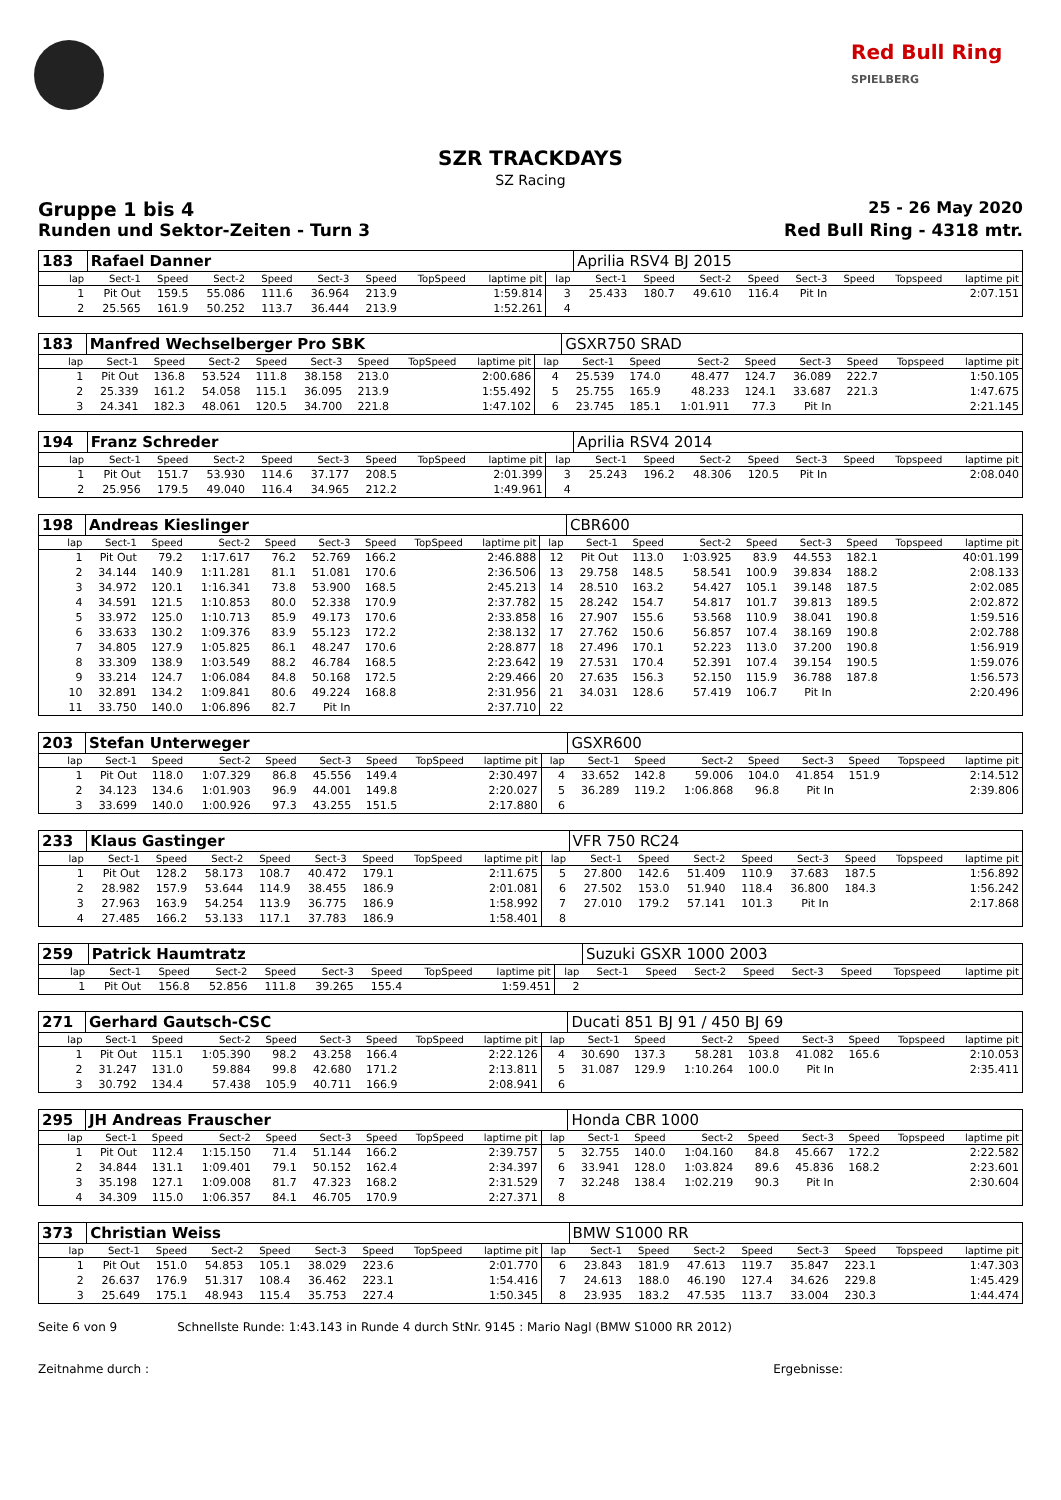Red Bull Ring
SPIELBERG
SZR TRACKDAYS
SZ Racing
Gruppe 1 bis 4 25 - 26 May 2020
Runden und Sektor-Zeiten - Turn 3 Red Bull Ring - 4318 mtr.
| 183 | Rafael Danner | | | | | | | | | Aprilia RSV4 BJ 2015 | | | | | | | |
| lap | Sect-1 | Speed | Sect-2 | Speed | Sect-3 | Speed | TopSpeed | laptime pit | lap | Sect-1 | Speed | Sect-2 | Speed | Sect-3 | Speed | Topspeed | laptime pit |
| 1 | Pit Out | 159.5 | 55.086 | 111.6 | 36.964 | 213.9 | | 1:59.814 | 3 | 25.433 | 180.7 | 49.610 | 116.4 | Pit In | | | 2:07.151 |
| 2 | 25.565 | 161.9 | 50.252 | 113.7 | 36.444 | 213.9 | | 1:52.261 | 4 | | | | | | | | |
| 183 | Manfred Wechselberger Pro SBK | | | | | | | | | GSXR750 SRAD | | | | | | | |
| lap | Sect-1 | Speed | Sect-2 | Speed | Sect-3 | Speed | TopSpeed | laptime pit | lap | Sect-1 | Speed | Sect-2 | Speed | Sect-3 | Speed | Topspeed | laptime pit |
| 1 | Pit Out | 136.8 | 53.524 | 111.8 | 38.158 | 213.0 | | 2:00.686 | 4 | 25.539 | 174.0 | 48.477 | 124.7 | 36.089 | 222.7 | | 1:50.105 |
| 2 | 25.339 | 161.2 | 54.058 | 115.1 | 36.095 | 213.9 | | 1:55.492 | 5 | 25.755 | 165.9 | 48.233 | 124.1 | 33.687 | 221.3 | | 1:47.675 |
| 3 | 24.341 | 182.3 | 48.061 | 120.5 | 34.700 | 221.8 | | 1:47.102 | 6 | 23.745 | 185.1 | 1:01.911 | 77.3 | Pit In | | | 2:21.145 |
| 194 | Franz Schreder | | | | | | | | | Aprilia RSV4 2014 | | | | | | | |
| lap | Sect-1 | Speed | Sect-2 | Speed | Sect-3 | Speed | TopSpeed | laptime pit | lap | Sect-1 | Speed | Sect-2 | Speed | Sect-3 | Speed | Topspeed | laptime pit |
| 1 | Pit Out | 151.7 | 53.930 | 114.6 | 37.177 | 208.5 | | 2:01.399 | 3 | 25.243 | 196.2 | 48.306 | 120.5 | Pit In | | | 2:08.040 |
| 2 | 25.956 | 179.5 | 49.040 | 116.4 | 34.965 | 212.2 | | 1:49.961 | 4 | | | | | | | | |
| 198 | Andreas Kieslinger | | | | | | | | | CBR600 | | | | | | | |
| lap | Sect-1 | Speed | Sect-2 | Speed | Sect-3 | Speed | TopSpeed | laptime pit | lap | Sect-1 | Speed | Sect-2 | Speed | Sect-3 | Speed | Topspeed | laptime pit |
| 1 | Pit Out | 79.2 | 1:17.617 | 76.2 | 52.769 | 166.2 | | 2:46.888 | 12 | Pit Out | 113.0 | 1:03.925 | 83.9 | 44.553 | 182.1 | | 40:01.199 |
| 2 | 34.144 | 140.9 | 1:11.281 | 81.1 | 51.081 | 170.6 | | 2:36.506 | 13 | 29.758 | 148.5 | 58.541 | 100.9 | 39.834 | 188.2 | | 2:08.133 |
| 3 | 34.972 | 120.1 | 1:16.341 | 73.8 | 53.900 | 168.5 | | 2:45.213 | 14 | 28.510 | 163.2 | 54.427 | 105.1 | 39.148 | 187.5 | | 2:02.085 |
| 4 | 34.591 | 121.5 | 1:10.853 | 80.0 | 52.338 | 170.9 | | 2:37.782 | 15 | 28.242 | 154.7 | 54.817 | 101.7 | 39.813 | 189.5 | | 2:02.872 |
| 5 | 33.972 | 125.0 | 1:10.713 | 85.9 | 49.173 | 170.6 | | 2:33.858 | 16 | 27.907 | 155.6 | 53.568 | 110.9 | 38.041 | 190.8 | | 1:59.516 |
| 6 | 33.633 | 130.2 | 1:09.376 | 83.9 | 55.123 | 172.2 | | 2:38.132 | 17 | 27.762 | 150.6 | 56.857 | 107.4 | 38.169 | 190.8 | | 2:02.788 |
| 7 | 34.805 | 127.9 | 1:05.825 | 86.1 | 48.247 | 170.6 | | 2:28.877 | 18 | 27.496 | 170.1 | 52.223 | 113.0 | 37.200 | 190.8 | | 1:56.919 |
| 8 | 33.309 | 138.9 | 1:03.549 | 88.2 | 46.784 | 168.5 | | 2:23.642 | 19 | 27.531 | 170.4 | 52.391 | 107.4 | 39.154 | 190.5 | | 1:59.076 |
| 9 | 33.214 | 124.7 | 1:06.084 | 84.8 | 50.168 | 172.5 | | 2:29.466 | 20 | 27.635 | 156.3 | 52.150 | 115.9 | 36.788 | 187.8 | | 1:56.573 |
| 10 | 32.891 | 134.2 | 1:09.841 | 80.6 | 49.224 | 168.8 | | 2:31.956 | 21 | 34.031 | 128.6 | 57.419 | 106.7 | Pit In | | | 2:20.496 |
| 11 | 33.750 | 140.0 | 1:06.896 | 82.7 | Pit In | | | 2:37.710 | 22 | | | | | | | | |
| 203 | Stefan Unterweger | | | | | | | | | GSXR600 | | | | | | | |
| lap | Sect-1 | Speed | Sect-2 | Speed | Sect-3 | Speed | TopSpeed | laptime pit | lap | Sect-1 | Speed | Sect-2 | Speed | Sect-3 | Speed | Topspeed | laptime pit |
| 1 | Pit Out | 118.0 | 1:07.329 | 86.8 | 45.556 | 149.4 | | 2:30.497 | 4 | 33.652 | 142.8 | 59.006 | 104.0 | 41.854 | 151.9 | | 2:14.512 |
| 2 | 34.123 | 134.6 | 1:01.903 | 96.9 | 44.001 | 149.8 | | 2:20.027 | 5 | 36.289 | 119.2 | 1:06.868 | 96.8 | Pit In | | | 2:39.806 |
| 3 | 33.699 | 140.0 | 1:00.926 | 97.3 | 43.255 | 151.5 | | 2:17.880 | 6 | | | | | | | | |
| 233 | Klaus Gastinger | | | | | | | | | VFR 750 RC24 | | | | | | | |
| lap | Sect-1 | Speed | Sect-2 | Speed | Sect-3 | Speed | TopSpeed | laptime pit | lap | Sect-1 | Speed | Sect-2 | Speed | Sect-3 | Speed | Topspeed | laptime pit |
| 1 | Pit Out | 128.2 | 58.173 | 108.7 | 40.472 | 179.1 | | 2:11.675 | 5 | 27.800 | 142.6 | 51.409 | 110.9 | 37.683 | 187.5 | | 1:56.892 |
| 2 | 28.982 | 157.9 | 53.644 | 114.9 | 38.455 | 186.9 | | 2:01.081 | 6 | 27.502 | 153.0 | 51.940 | 118.4 | 36.800 | 184.3 | | 1:56.242 |
| 3 | 27.963 | 163.9 | 54.254 | 113.9 | 36.775 | 186.9 | | 1:58.992 | 7 | 27.010 | 179.2 | 57.141 | 101.3 | Pit In | | | 2:17.868 |
| 4 | 27.485 | 166.2 | 53.133 | 117.1 | 37.783 | 186.9 | | 1:58.401 | 8 | | | | | | | | |
| 259 | Patrick Haumtratz | | | | | | | | | Suzuki GSXR 1000 2003 | | | | | | | |
| lap | Sect-1 | Speed | Sect-2 | Speed | Sect-3 | Speed | TopSpeed | laptime pit | lap | Sect-1 | Speed | Sect-2 | Speed | Sect-3 | Speed | Topspeed | laptime pit |
| 1 | Pit Out | 156.8 | 52.856 | 111.8 | 39.265 | 155.4 | | 1:59.451 | 2 | | | | | | | | |
| 271 | Gerhard Gautsch-CSC | | | | | | | | | Ducati 851 BJ 91 / 450 BJ 69 | | | | | | | |
| lap | Sect-1 | Speed | Sect-2 | Speed | Sect-3 | Speed | TopSpeed | laptime pit | lap | Sect-1 | Speed | Sect-2 | Speed | Sect-3 | Speed | Topspeed | laptime pit |
| 1 | Pit Out | 115.1 | 1:05.390 | 98.2 | 43.258 | 166.4 | | 2:22.126 | 4 | 30.690 | 137.3 | 58.281 | 103.8 | 41.082 | 165.6 | | 2:10.053 |
| 2 | 31.247 | 131.0 | 59.884 | 99.8 | 42.680 | 171.2 | | 2:13.811 | 5 | 31.087 | 129.9 | 1:10.264 | 100.0 | Pit In | | | 2:35.411 |
| 3 | 30.792 | 134.4 | 57.438 | 105.9 | 40.711 | 166.9 | | 2:08.941 | 6 | | | | | | | | |
| 295 | JH Andreas Frauscher | | | | | | | | | Honda CBR 1000 | | | | | | | |
| lap | Sect-1 | Speed | Sect-2 | Speed | Sect-3 | Speed | TopSpeed | laptime pit | lap | Sect-1 | Speed | Sect-2 | Speed | Sect-3 | Speed | Topspeed | laptime pit |
| 1 | Pit Out | 112.4 | 1:15.150 | 71.4 | 51.144 | 166.2 | | 2:39.757 | 5 | 32.755 | 140.0 | 1:04.160 | 84.8 | 45.667 | 172.2 | | 2:22.582 |
| 2 | 34.844 | 131.1 | 1:09.401 | 79.1 | 50.152 | 162.4 | | 2:34.397 | 6 | 33.941 | 128.0 | 1:03.824 | 89.6 | 45.836 | 168.2 | | 2:23.601 |
| 3 | 35.198 | 127.1 | 1:09.008 | 81.7 | 47.323 | 168.2 | | 2:31.529 | 7 | 32.248 | 138.4 | 1:02.219 | 90.3 | Pit In | | | 2:30.604 |
| 4 | 34.309 | 115.0 | 1:06.357 | 84.1 | 46.705 | 170.9 | | 2:27.371 | 8 | | | | | | | | |
| 373 | Christian Weiss | | | | | | | | | BMW S1000 RR | | | | | | | |
| lap | Sect-1 | Speed | Sect-2 | Speed | Sect-3 | Speed | TopSpeed | laptime pit | lap | Sect-1 | Speed | Sect-2 | Speed | Sect-3 | Speed | Topspeed | laptime pit |
| 1 | Pit Out | 151.0 | 54.853 | 105.1 | 38.029 | 223.6 | | 2:01.770 | 6 | 23.843 | 181.9 | 47.613 | 119.7 | 35.847 | 223.1 | | 1:47.303 |
| 2 | 26.637 | 176.9 | 51.317 | 108.4 | 36.462 | 223.1 | | 1:54.416 | 7 | 24.613 | 188.0 | 46.190 | 127.4 | 34.626 | 229.8 | | 1:45.429 |
| 3 | 25.649 | 175.1 | 48.943 | 115.4 | 35.753 | 227.4 | | 1:50.345 | 8 | 23.935 | 183.2 | 47.535 | 113.7 | 33.004 | 230.3 | | 1:44.474 |
Seite 6 von 9 Schnellste Runde: 1:43.143 in Runde 4 durch StNr. 9145 : Mario Nagl (BMW S1000 RR 2012)
Zeitnahme durch : Ergebnisse: